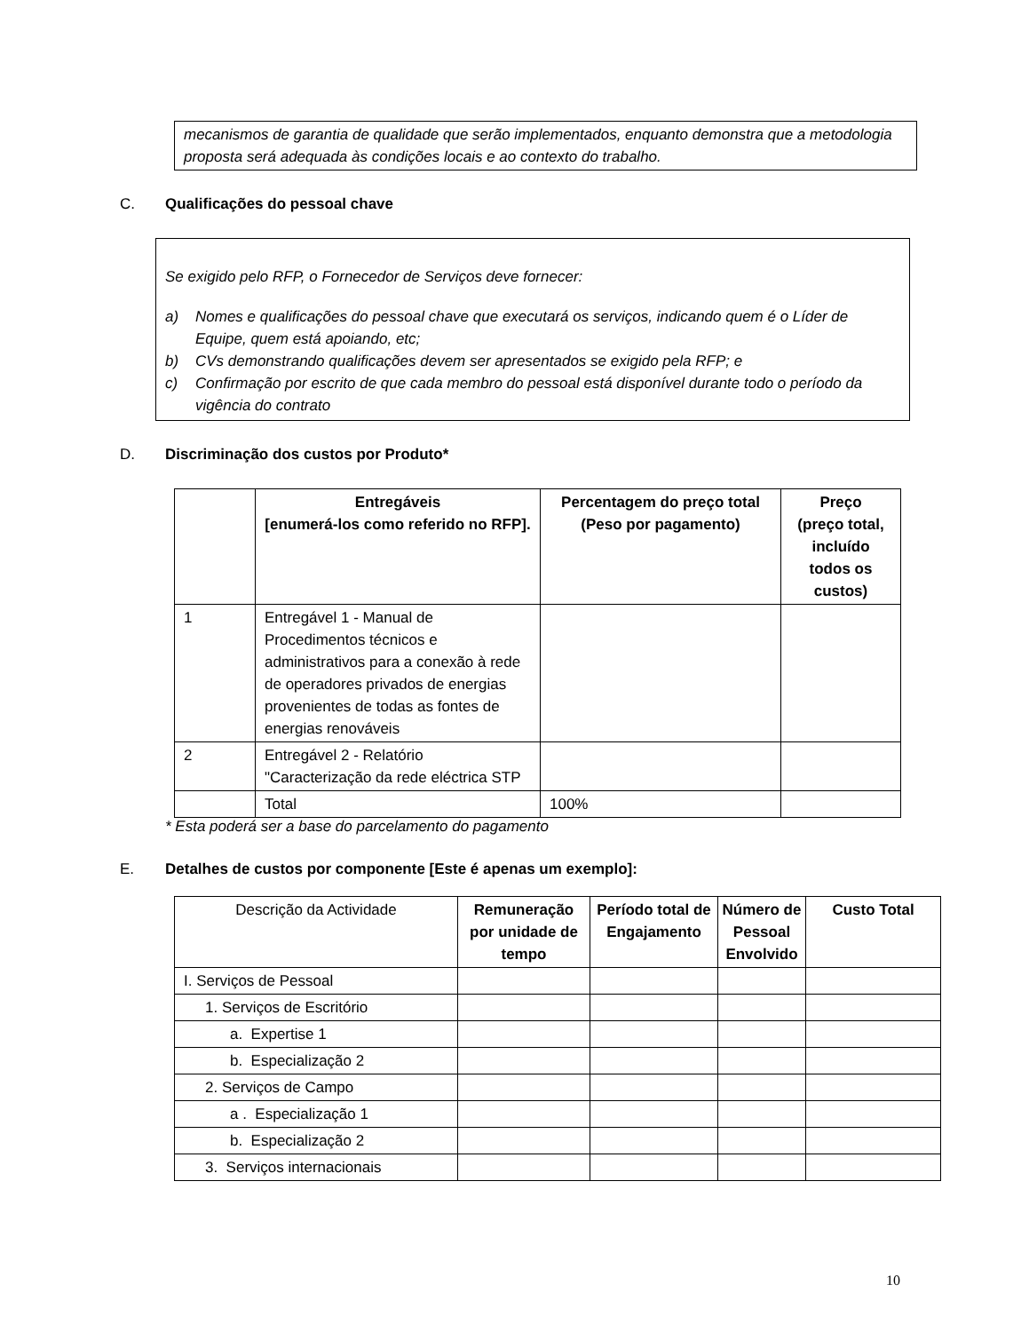mecanismos de garantia de qualidade que serão implementados, enquanto demonstra que a metodologia proposta será adequada às condições locais e ao contexto do trabalho.
C. Qualificações do pessoal chave
Se exigido pelo RFP, o Fornecedor de Serviços deve fornecer:
a) Nomes e qualificações do pessoal chave que executará os serviços, indicando quem é o Líder de Equipe, quem está apoiando, etc;
b) CVs demonstrando qualificações devem ser apresentados se exigido pela RFP; e
c) Confirmação por escrito de que cada membro do pessoal está disponível durante todo o período da vigência do contrato
D. Discriminação dos custos por Produto*
| | Entregáveis [enumerá-los como referido no RFP]. | Percentagem do preço total (Peso por pagamento) | Preço (preço total, incluído todos os custos) |
| --- | --- | --- | --- |
| 1 | Entregável 1 - Manual de Procedimentos técnicos e administrativos para a conexão à rede de operadores privados de energias provenientes de todas as fontes de energias renováveis | | |
| 2 | Entregável 2 - Relatório "Caracterização da rede eléctrica STP | | |
| | Total | 100% | |
* Esta poderá ser a base do parcelamento do pagamento
E. Detalhes de custos por componente [Este é apenas um exemplo]:
| Descrição da Actividade | Remuneração por unidade de tempo | Período total de Engajamento | Número de Pessoal Envolvido | Custo Total |
| --- | --- | --- | --- | --- |
| I. Serviços de Pessoal | | | | |
| 1. Serviços de Escritório | | | | |
| a. Expertise 1 | | | | |
| b. Especialização 2 | | | | |
| 2. Serviços de Campo | | | | |
| a . Especialização 1 | | | | |
| b. Especialização 2 | | | | |
| 3. Serviços internacionais | | | | |
10